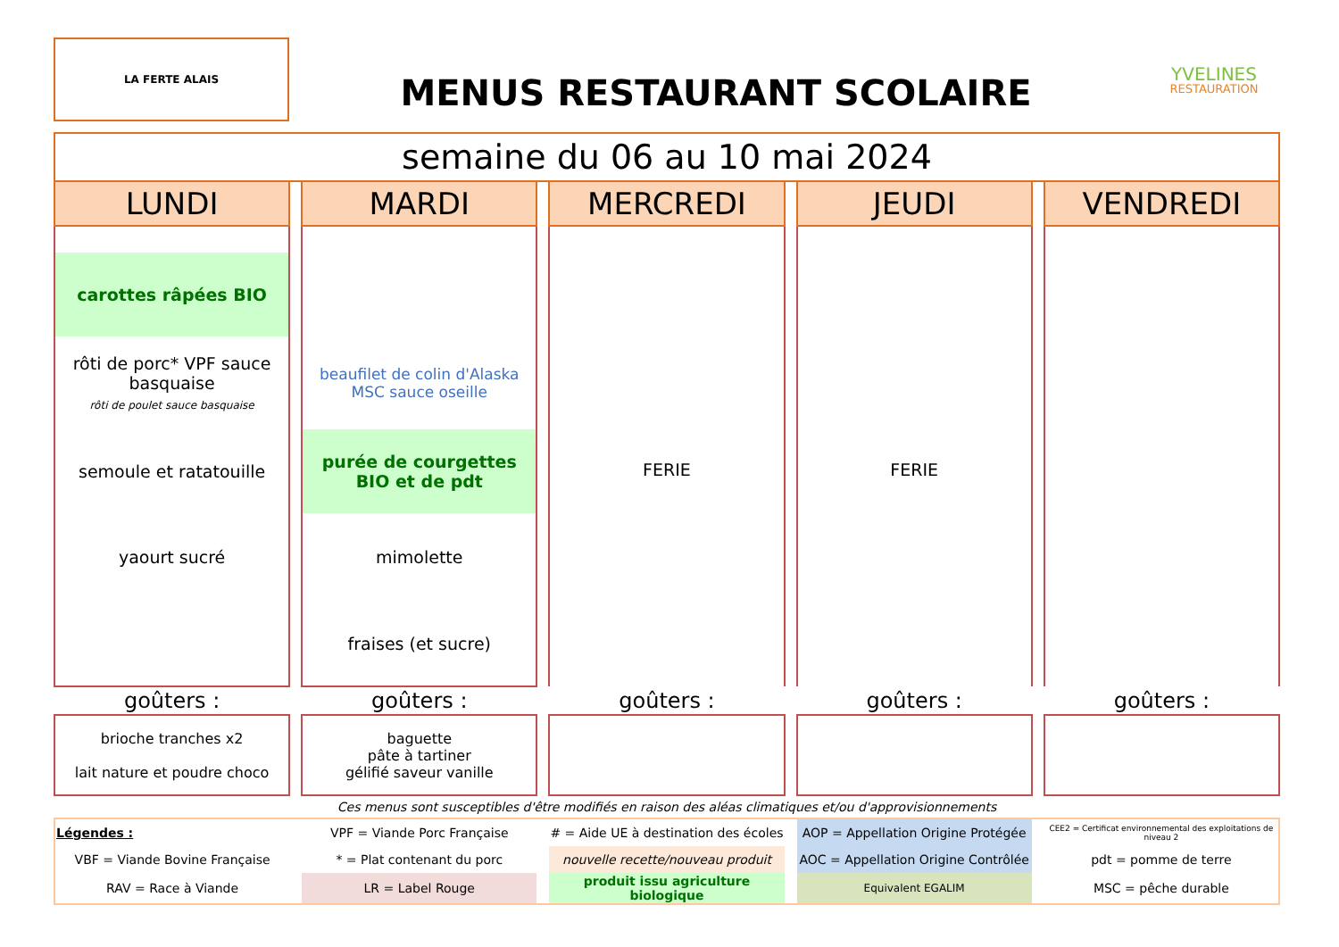LA FERTE ALAIS
MENUS RESTAURANT SCOLAIRE
YVELINES
RESTAURATION
| semaine du 06 au 10 mai 2024 | | | | | | | | |
| LUNDI | | MARDI | | MERCREDI | | JEUDI | | VENDREDI |
| carottes râpées BIO | | | | FERIE | | FERIE | | |
| rôti de porc* VPF sauce basquaise rôti de poulet sauce basquaise | | beaufilet de colin d'Alaska MSC sauce oseille | | | | | | |
| semoule et ratatouille | | purée de courgettes BIO et de pdt | | | | | | |
| yaourt sucré | | mimolette | | | | | | |
| | | fraises (et sucre) | | | | | | |
| goûters : | | goûters : | | goûters : | | goûters : | | goûters : |
| brioche tranches x2 lait nature et poudre choco | | baguette pâte à tartiner gélifié saveur vanille | | | | | | |
| Ces menus sont susceptibles d'être modifiés en raison des aléas climatiques et/ou d'approvisionnements | | | | | | | | |
| Légendes : | | VPF = Viande Porc Française | | # = Aide UE à destination des écoles | | AOP = Appellation Origine Protégée | | CEE2 = Certificat environnemental des exploitations de niveau 2 |
| VBF = Viande Bovine Française | | * = Plat contenant du porc | | nouvelle recette/nouveau produit | | AOC = Appellation Origine Contrôlée | | pdt = pomme de terre |
| RAV = Race à Viande | | LR = Label Rouge | | produit issu agriculture biologique | | Equivalent EGALIM | | MSC = pêche durable |